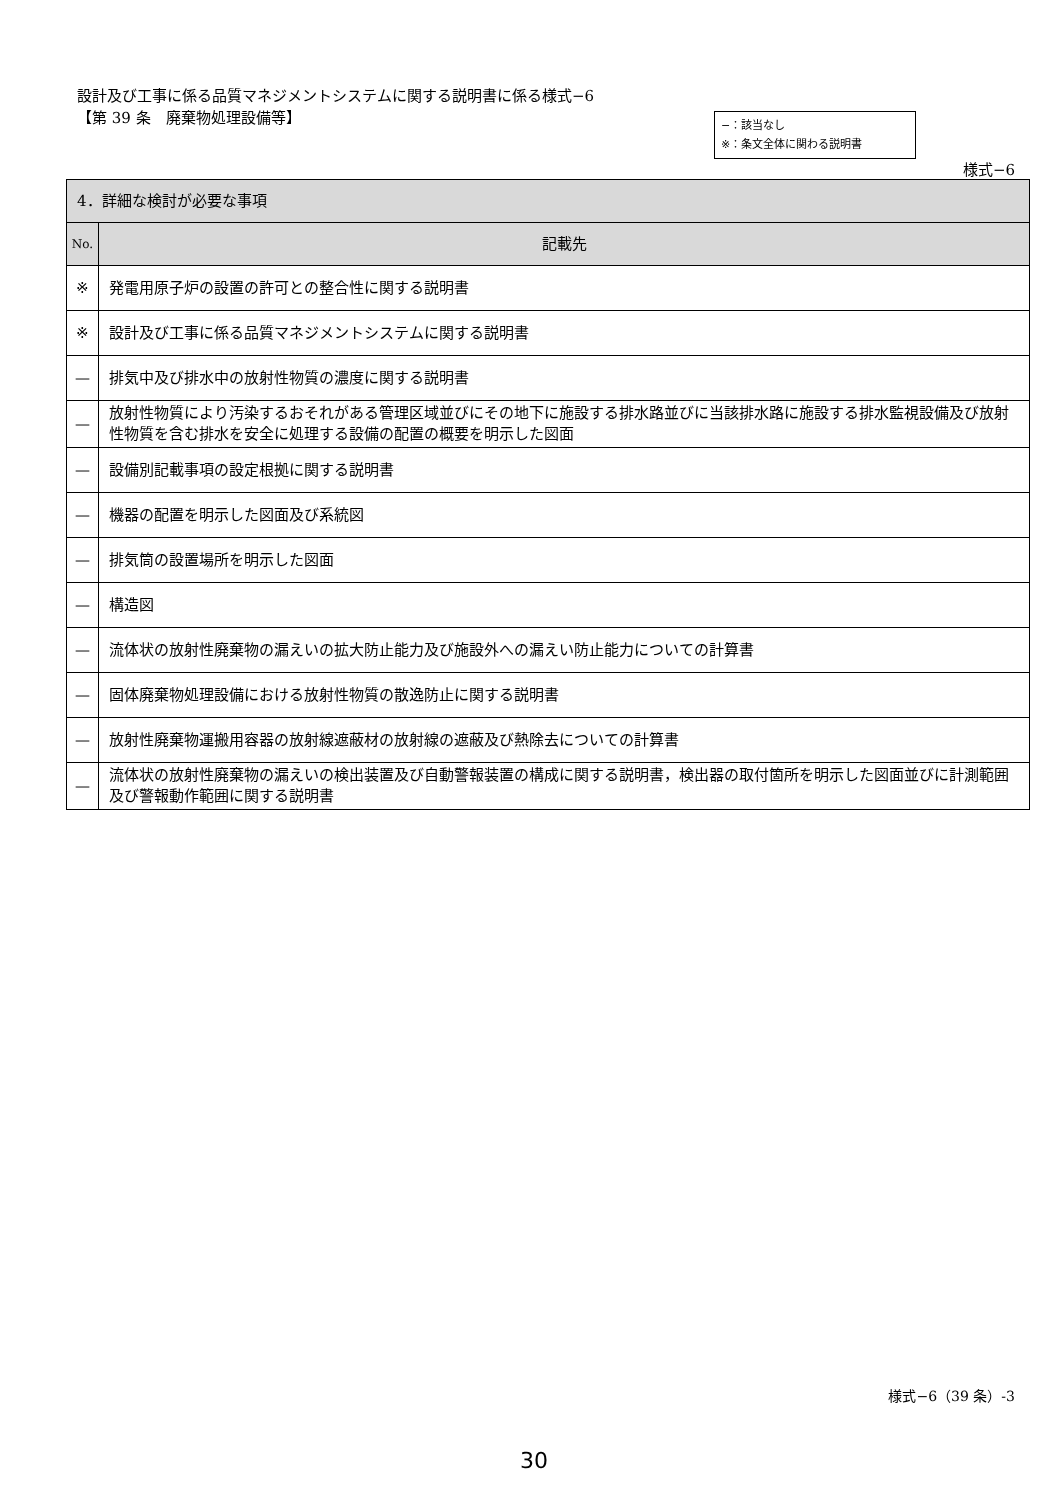設計及び工事に係る品質マネジメントシステムに関する説明書に係る様式−6
【第 39 条　廃棄物処理設備等】
−：該当なし
※：条文全体に関わる説明書
様式−6
| 4．詳細な検討が必要な事項 | |
| --- | --- |
| No. | 記載先 |
| ※ | 発電用原子炉の設置の許可との整合性に関する説明書 |
| ※ | 設計及び工事に係る品質マネジメントシステムに関する説明書 |
| — | 排気中及び排水中の放射性物質の濃度に関する説明書 |
| — | 放射性物質により汚染するおそれがある管理区域並びにその地下に施設する排水路並びに当該排水路に施設する排水監視設備及び放射性物質を含む排水を安全に処理する設備の配置の概要を明示した図面 |
| — | 設備別記載事項の設定根拠に関する説明書 |
| — | 機器の配置を明示した図面及び系統図 |
| — | 排気筒の設置場所を明示した図面 |
| — | 構造図 |
| — | 流体状の放射性廃棄物の漏えいの拡大防止能力及び施設外への漏えい防止能力についての計算書 |
| — | 固体廃棄物処理設備における放射性物質の散逸防止に関する説明書 |
| — | 放射性廃棄物運搬用容器の放射線遮蔽材の放射線の遮蔽及び熱除去についての計算書 |
| — | 流体状の放射性廃棄物の漏えいの検出装置及び自動警報装置の構成に関する説明書，検出器の取付箇所を明示した図面並びに計測範囲及び警報動作範囲に関する説明書 |
様式−6（39 条）-3
30